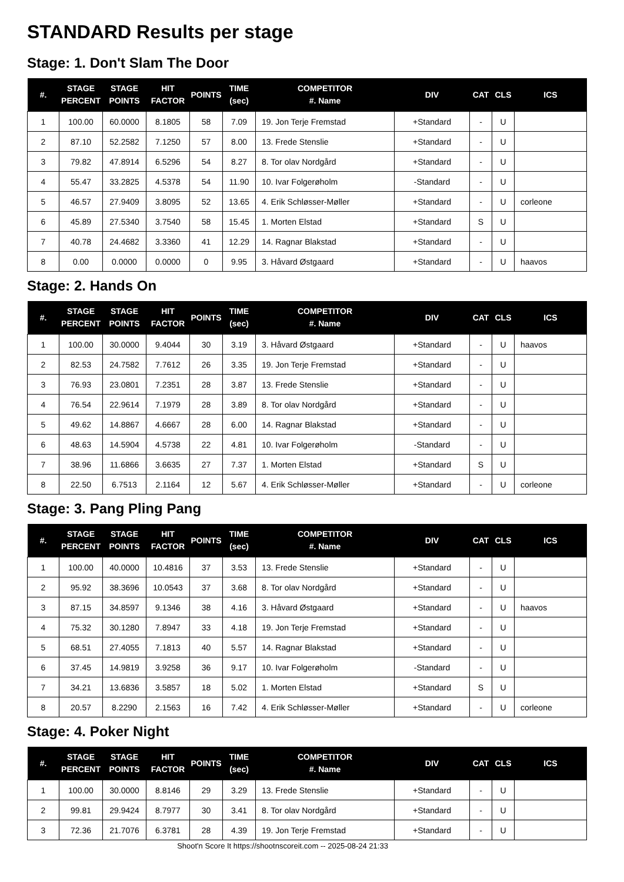STANDARD Results per stage
Stage: 1. Don't Slam The Door
| #. | STAGE PERCENT | STAGE POINTS | HIT FACTOR | POINTS | TIME (sec) | COMPETITOR #. Name | DIV | CAT | CLS | ICS |
| --- | --- | --- | --- | --- | --- | --- | --- | --- | --- | --- |
| 1 | 100.00 | 60.0000 | 8.1805 | 58 | 7.09 | 19. Jon Terje Fremstad | +Standard | - | U | |
| 2 | 87.10 | 52.2582 | 7.1250 | 57 | 8.00 | 13. Frede Stenslie | +Standard | - | U | |
| 3 | 79.82 | 47.8914 | 6.5296 | 54 | 8.27 | 8. Tor olav Nordgård | +Standard | - | U | |
| 4 | 55.47 | 33.2825 | 4.5378 | 54 | 11.90 | 10. Ivar Folgerøholm | -Standard | - | U | |
| 5 | 46.57 | 27.9409 | 3.8095 | 52 | 13.65 | 4. Erik Schløsser-Møller | +Standard | - | U | corleone |
| 6 | 45.89 | 27.5340 | 3.7540 | 58 | 15.45 | 1. Morten Elstad | +Standard | S | U | |
| 7 | 40.78 | 24.4682 | 3.3360 | 41 | 12.29 | 14. Ragnar Blakstad | +Standard | - | U | |
| 8 | 0.00 | 0.0000 | 0.0000 | 0 | 9.95 | 3. Håvard Østgaard | +Standard | - | U | haavos |
Stage: 2. Hands On
| #. | STAGE PERCENT | STAGE POINTS | HIT FACTOR | POINTS | TIME (sec) | COMPETITOR #. Name | DIV | CAT | CLS | ICS |
| --- | --- | --- | --- | --- | --- | --- | --- | --- | --- | --- |
| 1 | 100.00 | 30.0000 | 9.4044 | 30 | 3.19 | 3. Håvard Østgaard | +Standard | - | U | haavos |
| 2 | 82.53 | 24.7582 | 7.7612 | 26 | 3.35 | 19. Jon Terje Fremstad | +Standard | - | U | |
| 3 | 76.93 | 23.0801 | 7.2351 | 28 | 3.87 | 13. Frede Stenslie | +Standard | - | U | |
| 4 | 76.54 | 22.9614 | 7.1979 | 28 | 3.89 | 8. Tor olav Nordgård | +Standard | - | U | |
| 5 | 49.62 | 14.8867 | 4.6667 | 28 | 6.00 | 14. Ragnar Blakstad | +Standard | - | U | |
| 6 | 48.63 | 14.5904 | 4.5738 | 22 | 4.81 | 10. Ivar Folgerøholm | -Standard | - | U | |
| 7 | 38.96 | 11.6866 | 3.6635 | 27 | 7.37 | 1. Morten Elstad | +Standard | S | U | |
| 8 | 22.50 | 6.7513 | 2.1164 | 12 | 5.67 | 4. Erik Schløsser-Møller | +Standard | - | U | corleone |
Stage: 3. Pang Pling Pang
| #. | STAGE PERCENT | STAGE POINTS | HIT FACTOR | POINTS | TIME (sec) | COMPETITOR #. Name | DIV | CAT | CLS | ICS |
| --- | --- | --- | --- | --- | --- | --- | --- | --- | --- | --- |
| 1 | 100.00 | 40.0000 | 10.4816 | 37 | 3.53 | 13. Frede Stenslie | +Standard | - | U | |
| 2 | 95.92 | 38.3696 | 10.0543 | 37 | 3.68 | 8. Tor olav Nordgård | +Standard | - | U | |
| 3 | 87.15 | 34.8597 | 9.1346 | 38 | 4.16 | 3. Håvard Østgaard | +Standard | - | U | haavos |
| 4 | 75.32 | 30.1280 | 7.8947 | 33 | 4.18 | 19. Jon Terje Fremstad | +Standard | - | U | |
| 5 | 68.51 | 27.4055 | 7.1813 | 40 | 5.57 | 14. Ragnar Blakstad | +Standard | - | U | |
| 6 | 37.45 | 14.9819 | 3.9258 | 36 | 9.17 | 10. Ivar Folgerøholm | -Standard | - | U | |
| 7 | 34.21 | 13.6836 | 3.5857 | 18 | 5.02 | 1. Morten Elstad | +Standard | S | U | |
| 8 | 20.57 | 8.2290 | 2.1563 | 16 | 7.42 | 4. Erik Schløsser-Møller | +Standard | - | U | corleone |
Stage: 4. Poker Night
| #. | STAGE PERCENT | STAGE POINTS | HIT FACTOR | POINTS | TIME (sec) | COMPETITOR #. Name | DIV | CAT | CLS | ICS |
| --- | --- | --- | --- | --- | --- | --- | --- | --- | --- | --- |
| 1 | 100.00 | 30.0000 | 8.8146 | 29 | 3.29 | 13. Frede Stenslie | +Standard | - | U | |
| 2 | 99.81 | 29.9424 | 8.7977 | 30 | 3.41 | 8. Tor olav Nordgård | +Standard | - | U | |
| 3 | 72.36 | 21.7076 | 6.3781 | 28 | 4.39 | 19. Jon Terje Fremstad | +Standard | - | U | |
Shoot'n Score It https://shootnscoreit.com -- 2025-08-24 21:33